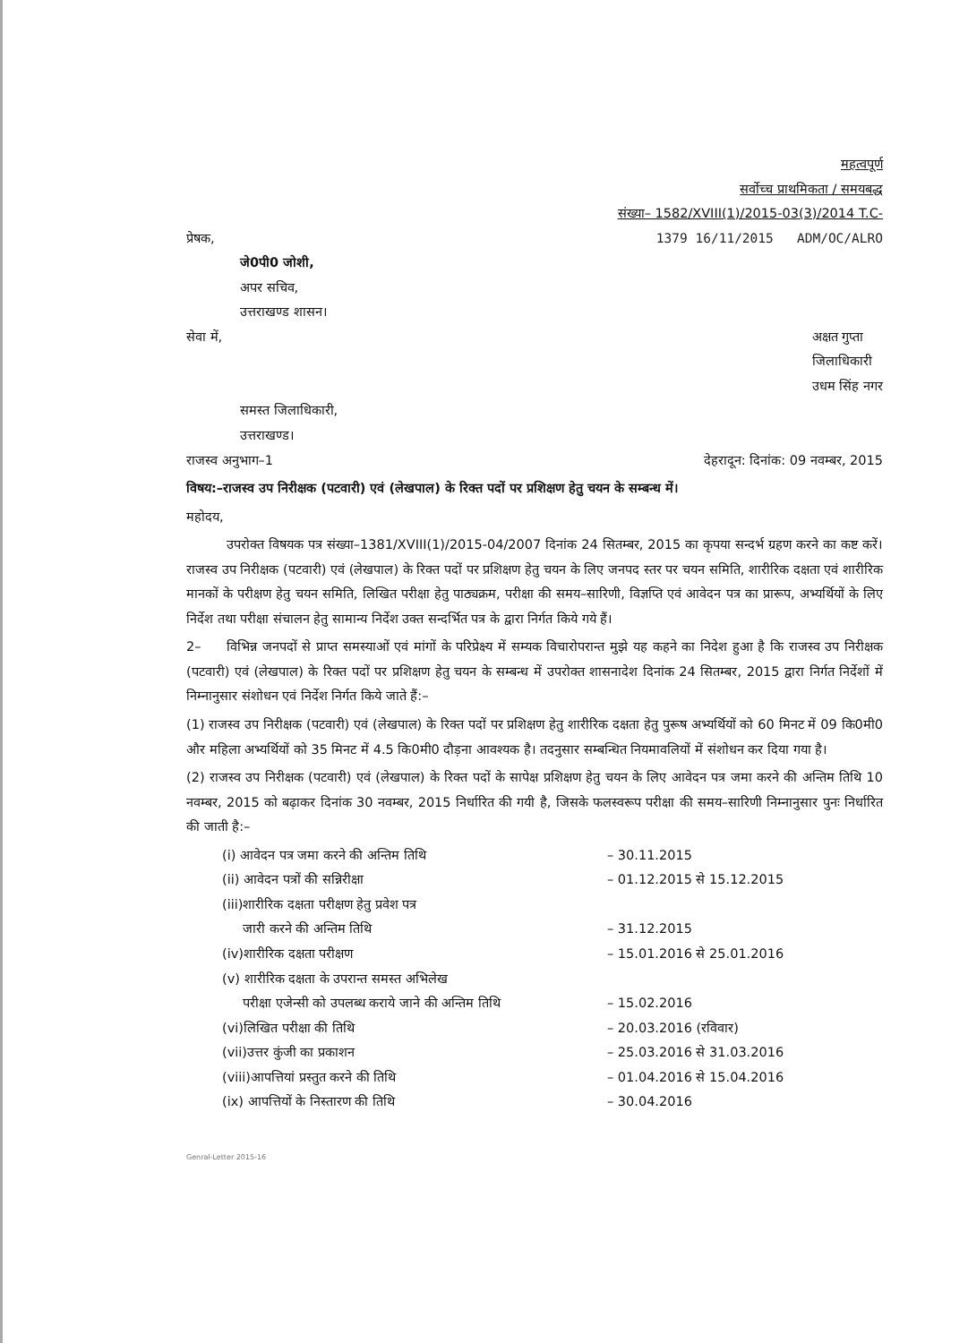महत्वपूर्ण
सर्वोच्च प्राथमिकता / समयबद्ध
संख्या– 1582/XVIII(1)/2015-03(3)/2014 T.C-
प्रेषक, 1379 16/11/2015 ADM/OC/ALRO
जे0पी0 जोशी,
अपर सचिव,
उत्तराखण्ड शासन।
सेवा में, अक्षत गुप्ता
जिलाधिकारी
उधम सिंह नगर
समस्त जिलाधिकारी,
उत्तराखण्ड।
राजस्व अनुभाग–1 देहरादून: दिनांक: 09 नवम्बर, 2015
विषय:–राजस्व उप निरीक्षक (पटवारी) एवं (लेखपाल) के रिक्त पदों पर प्रशिक्षण हेतु चयन के सम्बन्ध में।
महोदय,
उपरोक्त विषयक पत्र संख्या–1381/XVIII(1)/2015-04/2007 दिनांक 24 सितम्बर, 2015 का कृपया सन्दर्भ ग्रहण करने का कष्ट करें। राजस्व उप निरीक्षक (पटवारी) एवं (लेखपाल) के रिक्त पदों पर प्रशिक्षण हेतु चयन के लिए जनपद स्तर पर चयन समिति, शारीरिक दक्षता एवं शारीरिक मानकों के परीक्षण हेतु चयन समिति, लिखित परीक्षा हेतु पाठ्यक्रम, परीक्षा की समय–सारिणी, विज्ञप्ति एवं आवेदन पत्र का प्रारूप, अभ्यर्थियों के लिए निर्देश तथा परीक्षा संचालन हेतु सामान्य निर्देश उक्त सन्दर्भित पत्र के द्वारा निर्गत किये गये हैं।
2– विभिन्न जनपदों से प्राप्त समस्याओं एवं मांगों के परिप्रेक्ष्य में सम्यक विचारोपरान्त मुझे यह कहने का निदेश हुआ है कि राजस्व उप निरीक्षक (पटवारी) एवं (लेखपाल) के रिक्त पदों पर प्रशिक्षण हेतु चयन के सम्बन्ध में उपरोक्त शासनादेश दिनांक 24 सितम्बर, 2015 द्वारा निर्गत निर्देशों में निम्नानुसार संशोधन एवं निर्देश निर्गत किये जाते हैं:–
(1) राजस्व उप निरीक्षक (पटवारी) एवं (लेखपाल) के रिक्त पदों पर प्रशिक्षण हेतु शारीरिक दक्षता हेतु पुरूष अभ्यर्थियों को 60 मिनट में 09 कि0मी0 और महिला अभ्यर्थियों को 35 मिनट में 4.5 कि0मी0 दौड़ना आवश्यक है। तदनुसार सम्बन्धित नियमावलियों में संशोधन कर दिया गया है।
(2) राजस्व उप निरीक्षक (पटवारी) एवं (लेखपाल) के रिक्त पदों के सापेक्ष प्रशिक्षण हेतु चयन के लिए आवेदन पत्र जमा करने की अन्तिम तिथि 10 नवम्बर, 2015 को बढ़ाकर दिनांक 30 नवम्बर, 2015 निर्धारित की गयी है, जिसके फलस्वरूप परीक्षा की समय–सारिणी निम्नानुसार पुनः निर्धारित की जाती है:–
(i) आवेदन पत्र जमा करने की अन्तिम तिथि – 30.11.2015
(ii) आवेदन पत्रों की सन्निरीक्षा – 01.12.2015 से 15.12.2015
(iii)शारीरिक दक्षता परीक्षण हेतु प्रवेश पत्र
जारी करने की अन्तिम तिथि
– 31.12.2015
(iv)शारीरिक दक्षता परीक्षण – 15.01.2016 से 25.01.2016
(v) शारीरिक दक्षता के उपरान्त समस्त अभिलेख
परीक्षा एजेन्सी को उपलब्ध कराये जाने की अन्तिम तिथि
– 15.02.2016
(vi)लिखित परीक्षा की तिथि – 20.03.2016 (रविवार)
(vii)उत्तर कुंजी का प्रकाशन – 25.03.2016 से 31.03.2016
(viii)आपत्तियां प्रस्तुत करने की तिथि – 01.04.2016 से 15.04.2016
(ix) आपत्तियों के निस्तारण की तिथि – 30.04.2016
Genral-Letter 2015-16